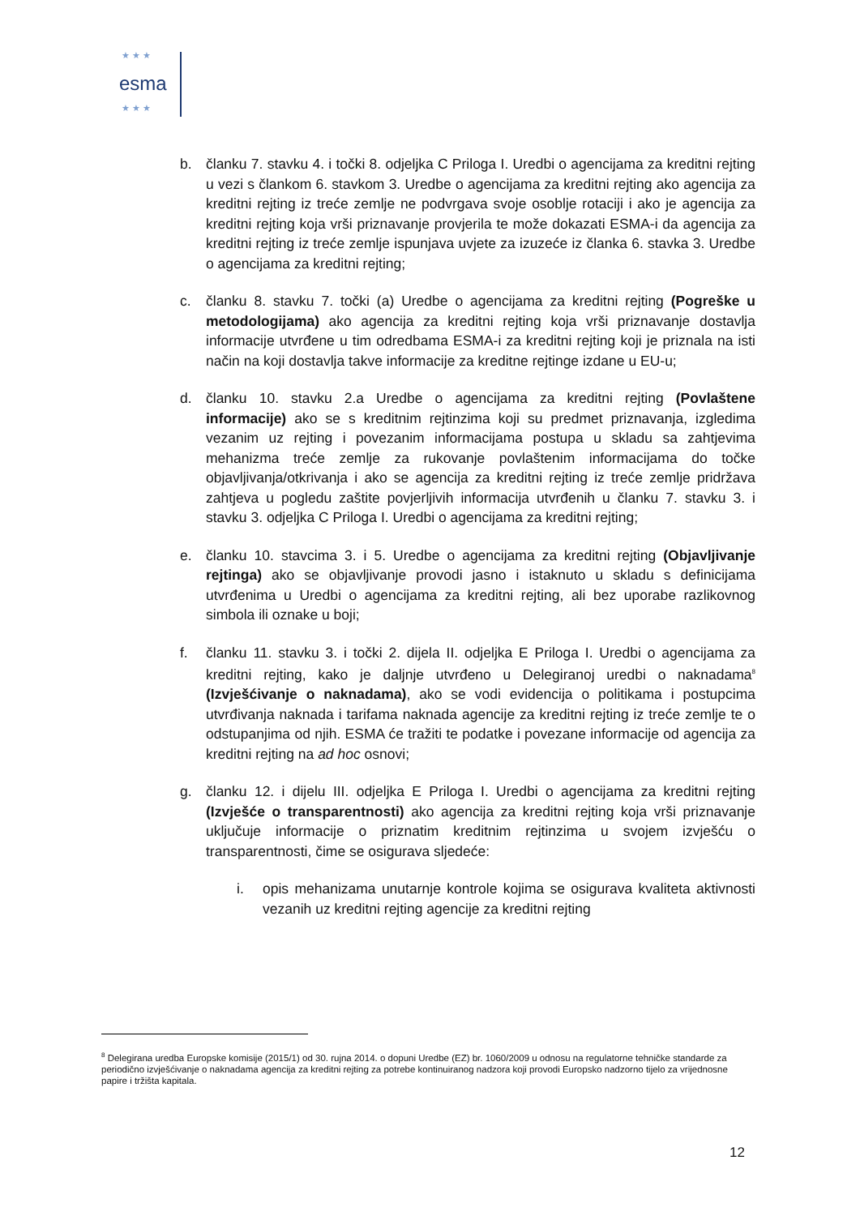★ ★ ★
esma
★ ★ ★
b. članku 7. stavku 4. i točki 8. odjeljka C Priloga I. Uredbi o agencijama za kreditni rejting u vezi s člankom 6. stavkom 3. Uredbe o agencijama za kreditni rejting ako agencija za kreditni rejting iz treće zemlje ne podvrgava svoje osoblje rotaciji i ako je agencija za kreditni rejting koja vrši priznavanje provjerila te može dokazati ESMA-i da agencija za kreditni rejting iz treće zemlje ispunjava uvjete za izuzeće iz članka 6. stavka 3. Uredbe o agencijama za kreditni rejting;
c. članku 8. stavku 7. točki (a) Uredbe o agencijama za kreditni rejting (Pogreške u metodologijama) ako agencija za kreditni rejting koja vrši priznavanje dostavlja informacije utvrđene u tim odredbama ESMA-i za kreditni rejting koji je priznala na isti način na koji dostavlja takve informacije za kreditne rejtinge izdane u EU-u;
d. članku 10. stavku 2.a Uredbe o agencijama za kreditni rejting (Povlaštene informacije) ako se s kreditnim rejtinzima koji su predmet priznavanja, izgledima vezanim uz rejting i povezanim informacijama postupa u skladu sa zahtjevima mehanizma treće zemlje za rukovanje povlaštenim informacijama do točke objavljivanja/otkrivanja i ako se agencija za kreditni rejting iz treće zemlje pridržava zahtjeva u pogledu zaštite povjerljivih informacija utvrđenih u članku 7. stavku 3. i stavku 3. odjeljka C Priloga I. Uredbi o agencijama za kreditni rejting;
e. članku 10. stavcima 3. i 5. Uredbe o agencijama za kreditni rejting (Objavljivanje rejtinga) ako se objavljivanje provodi jasno i istaknuto u skladu s definicijama utvrđenima u Uredbi o agencijama za kreditni rejting, ali bez uporabe razlikovnog simbola ili oznake u boji;
f. članku 11. stavku 3. i točki 2. dijela II. odjeljka E Priloga I. Uredbi o agencijama za kreditni rejting, kako je daljnje utvrđeno u Delegiranoj uredbi o naknadama<sup>8</sup> (Izvješćivanje o naknadama), ako se vodi evidencija o politikama i postupcima utvrđivanja naknada i tarifama naknada agencije za kreditni rejting iz treće zemlje te o odstupanjima od njih. ESMA će tražiti te podatke i povezane informacije od agencija za kreditni rejting na ad hoc osnovi;
g. članku 12. i dijelu III. odjeljka E Priloga I. Uredbi o agencijama za kreditni rejting (Izvješće o transparentnosti) ako agencija za kreditni rejting koja vrši priznavanje uključuje informacije o priznatim kreditnim rejtinzima u svojem izvješću o transparentnosti, čime se osigurava sljedeće:
i. opis mehanizama unutarnje kontrole kojima se osigurava kvaliteta aktivnosti vezanih uz kreditni rejting agencije za kreditni rejting
<sup>8</sup> Delegirana uredba Europske komisije (2015/1) od 30. rujna 2014. o dopuni Uredbe (EZ) br. 1060/2009 u odnosu na regulatorne tehničke standarde za periodično izvješćivanje o naknadama agencija za kreditni rejting za potrebe kontinuiranog nadzora koji provodi Europsko nadzorno tijelo za vrijednosne papire i tržišta kapitala.
12